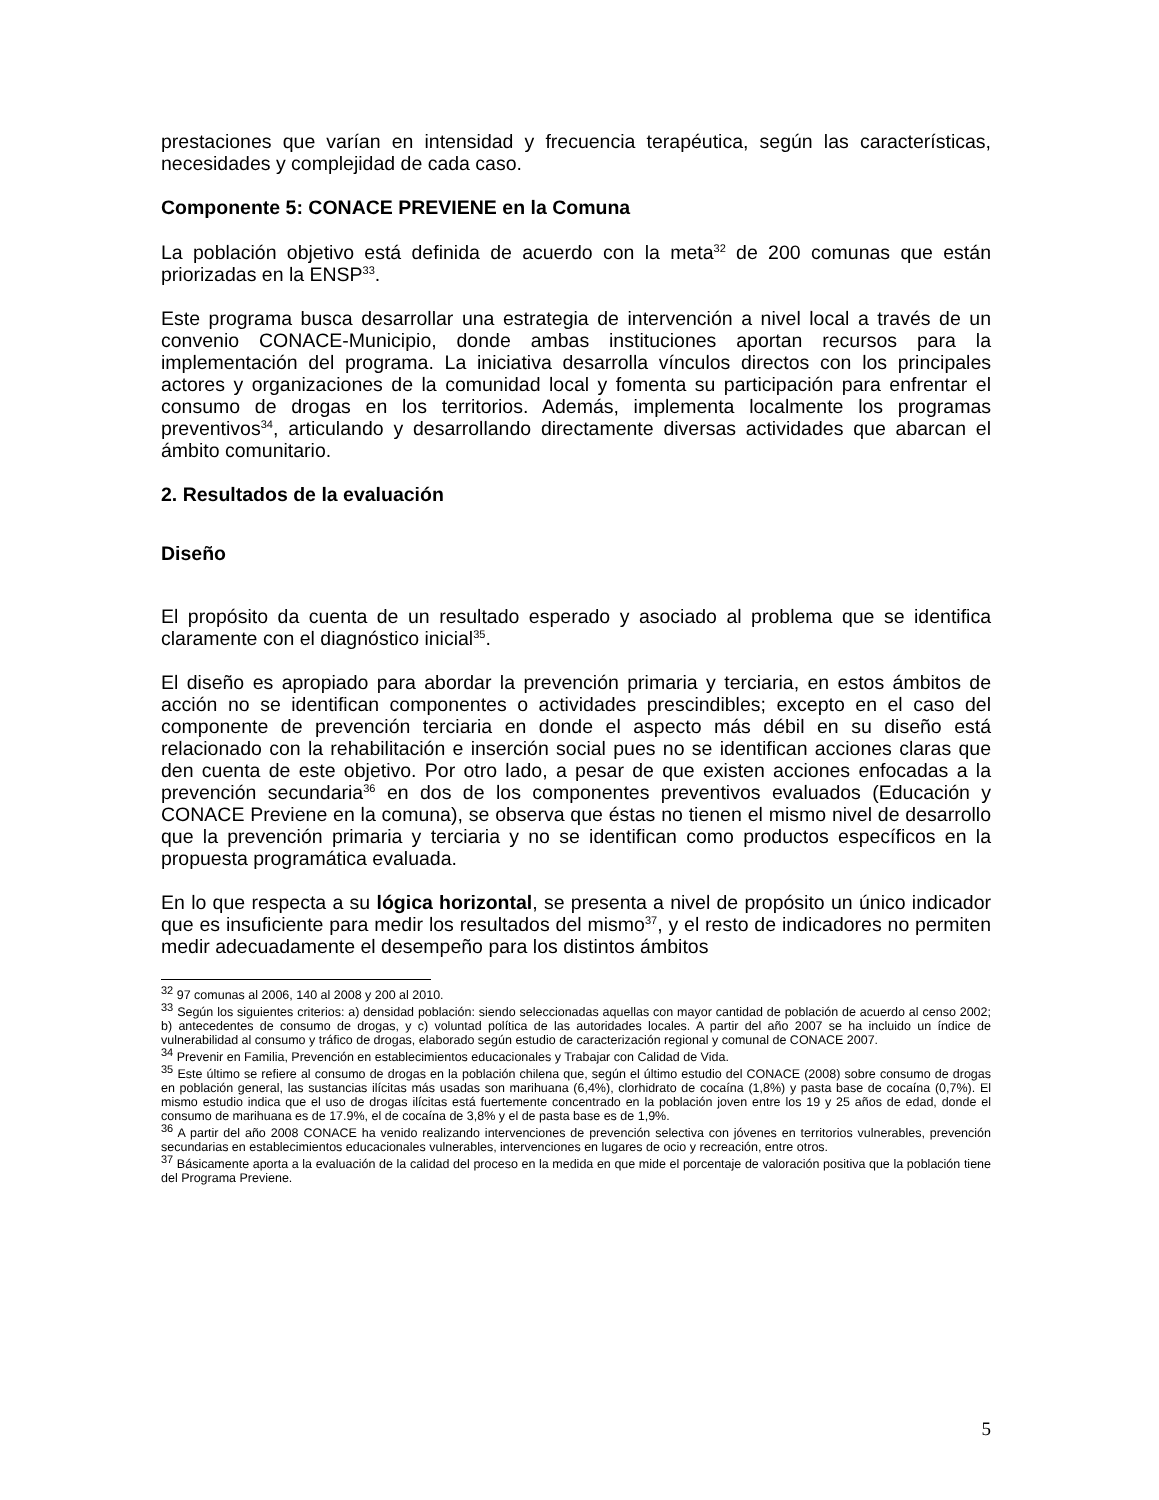prestaciones que varían en intensidad y frecuencia terapéutica, según las características, necesidades y complejidad de cada caso.
Componente 5: CONACE PREVIENE en la Comuna
La población objetivo está definida de acuerdo con la meta<sup>32</sup> de 200 comunas que están priorizadas en la ENSP<sup>33</sup>.
Este programa busca desarrollar una estrategia de intervención a nivel local a través de un convenio CONACE-Municipio, donde ambas instituciones aportan recursos para la implementación del programa. La iniciativa desarrolla vínculos directos con los principales actores y organizaciones de la comunidad local y fomenta su participación para enfrentar el consumo de drogas en los territorios. Además, implementa localmente los programas preventivos<sup>34</sup>, articulando y desarrollando directamente diversas actividades que abarcan el ámbito comunitario.
2. Resultados de la evaluación
Diseño
El propósito da cuenta de un resultado esperado y asociado al problema que se identifica claramente con el diagnóstico inicial<sup>35</sup>.
El diseño es apropiado para abordar la prevención primaria y terciaria, en estos ámbitos de acción no se identifican componentes o actividades prescindibles; excepto en el caso del componente de prevención terciaria en donde el aspecto más débil en su diseño está relacionado con la rehabilitación e inserción social pues no se identifican acciones claras que den cuenta de este objetivo. Por otro lado, a pesar de que existen acciones enfocadas a la prevención secundaria<sup>36</sup> en dos de los componentes preventivos evaluados (Educación y CONACE Previene en la comuna), se observa que éstas no tienen el mismo nivel de desarrollo que la prevención primaria y terciaria y no se identifican como productos específicos en la propuesta programática evaluada.
En lo que respecta a su lógica horizontal, se presenta a nivel de propósito un único indicador que es insuficiente para medir los resultados del mismo<sup>37</sup>, y el resto de indicadores no permiten medir adecuadamente el desempeño para los distintos ámbitos
<sup>32</sup> 97 comunas al 2006, 140 al 2008 y 200 al 2010.
<sup>33</sup> Según los siguientes criterios: a) densidad población: siendo seleccionadas aquellas con mayor cantidad de población de acuerdo al censo 2002; b) antecedentes de consumo de drogas, y c) voluntad política de las autoridades locales. A partir del año 2007 se ha incluido un índice de vulnerabilidad al consumo y tráfico de drogas, elaborado según estudio de caracterización regional y comunal de CONACE 2007.
<sup>34</sup> Prevenir en Familia, Prevención en establecimientos educacionales y Trabajar con Calidad de Vida.
<sup>35</sup> Este último se refiere al consumo de drogas en la población chilena que, según el último estudio del CONACE (2008) sobre consumo de drogas en población general, las sustancias ilícitas más usadas son marihuana (6,4%), clorhidrato de cocaína (1,8%) y pasta base de cocaína (0,7%). El mismo estudio indica que el uso de drogas ilícitas está fuertemente concentrado en la población joven entre los 19 y 25 años de edad, donde el consumo de marihuana es de 17.9%, el de cocaína de 3,8% y el de pasta base es de 1,9%.
<sup>36</sup> A partir del año 2008 CONACE ha venido realizando intervenciones de prevención selectiva con jóvenes en territorios vulnerables, prevención secundarias en establecimientos educacionales vulnerables, intervenciones en lugares de ocio y recreación, entre otros.
<sup>37</sup> Básicamente aporta a la evaluación de la calidad del proceso en la medida en que mide el porcentaje de valoración positiva que la población tiene del Programa Previene.
5